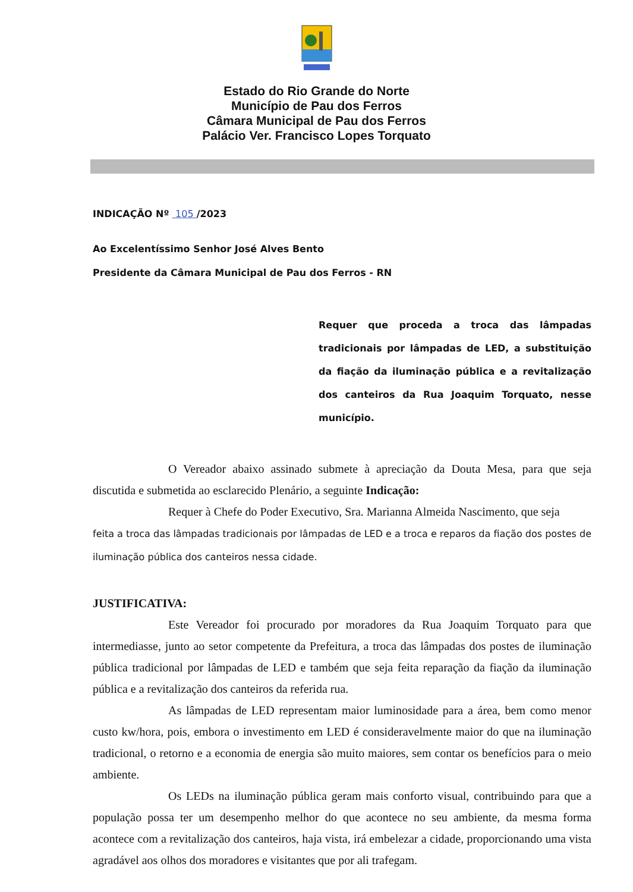Estado do Rio Grande do Norte
Município de Pau dos Ferros
Câmara Municipal de Pau dos Ferros
Palácio Ver. Francisco Lopes Torquato
INDICAÇÃO Nº 105 /2023
Ao Excelentíssimo Senhor José Alves Bento
Presidente da Câmara Municipal de Pau dos Ferros - RN
Requer que proceda a troca das lâmpadas tradicionais por lâmpadas de LED, a substituição da fiação da iluminação pública e a revitalização dos canteiros da Rua Joaquim Torquato, nesse município.
O Vereador abaixo assinado submete à apreciação da Douta Mesa, para que seja discutida e submetida ao esclarecido Plenário, a seguinte Indicação:
Requer à Chefe do Poder Executivo, Sra. Marianna Almeida Nascimento, que seja
feita a troca das lâmpadas tradicionais por lâmpadas de LED e a troca e reparos da fiação dos postes de iluminação pública dos canteiros nessa cidade.
JUSTIFICATIVA:
Este Vereador foi procurado por moradores da Rua Joaquim Torquato para que intermediasse, junto ao setor competente da Prefeitura, a troca das lâmpadas dos postes de iluminação pública tradicional por lâmpadas de LED e também que seja feita reparação da fiação da iluminação pública e a revitalização dos canteiros da referida rua.
As lâmpadas de LED representam maior luminosidade para a área, bem como menor custo kw/hora, pois, embora o investimento em LED é consideravelmente maior do que na iluminação tradicional, o retorno e a economia de energia são muito maiores, sem contar os benefícios para o meio ambiente.
Os LEDs na iluminação pública geram mais conforto visual, contribuindo para que a população possa ter um desempenho melhor do que acontece no seu ambiente, da mesma forma acontece com a revitalização dos canteiros, haja vista, irá embelezar a cidade, proporcionando uma vista agradável aos olhos dos moradores e visitantes que por ali trafegam.